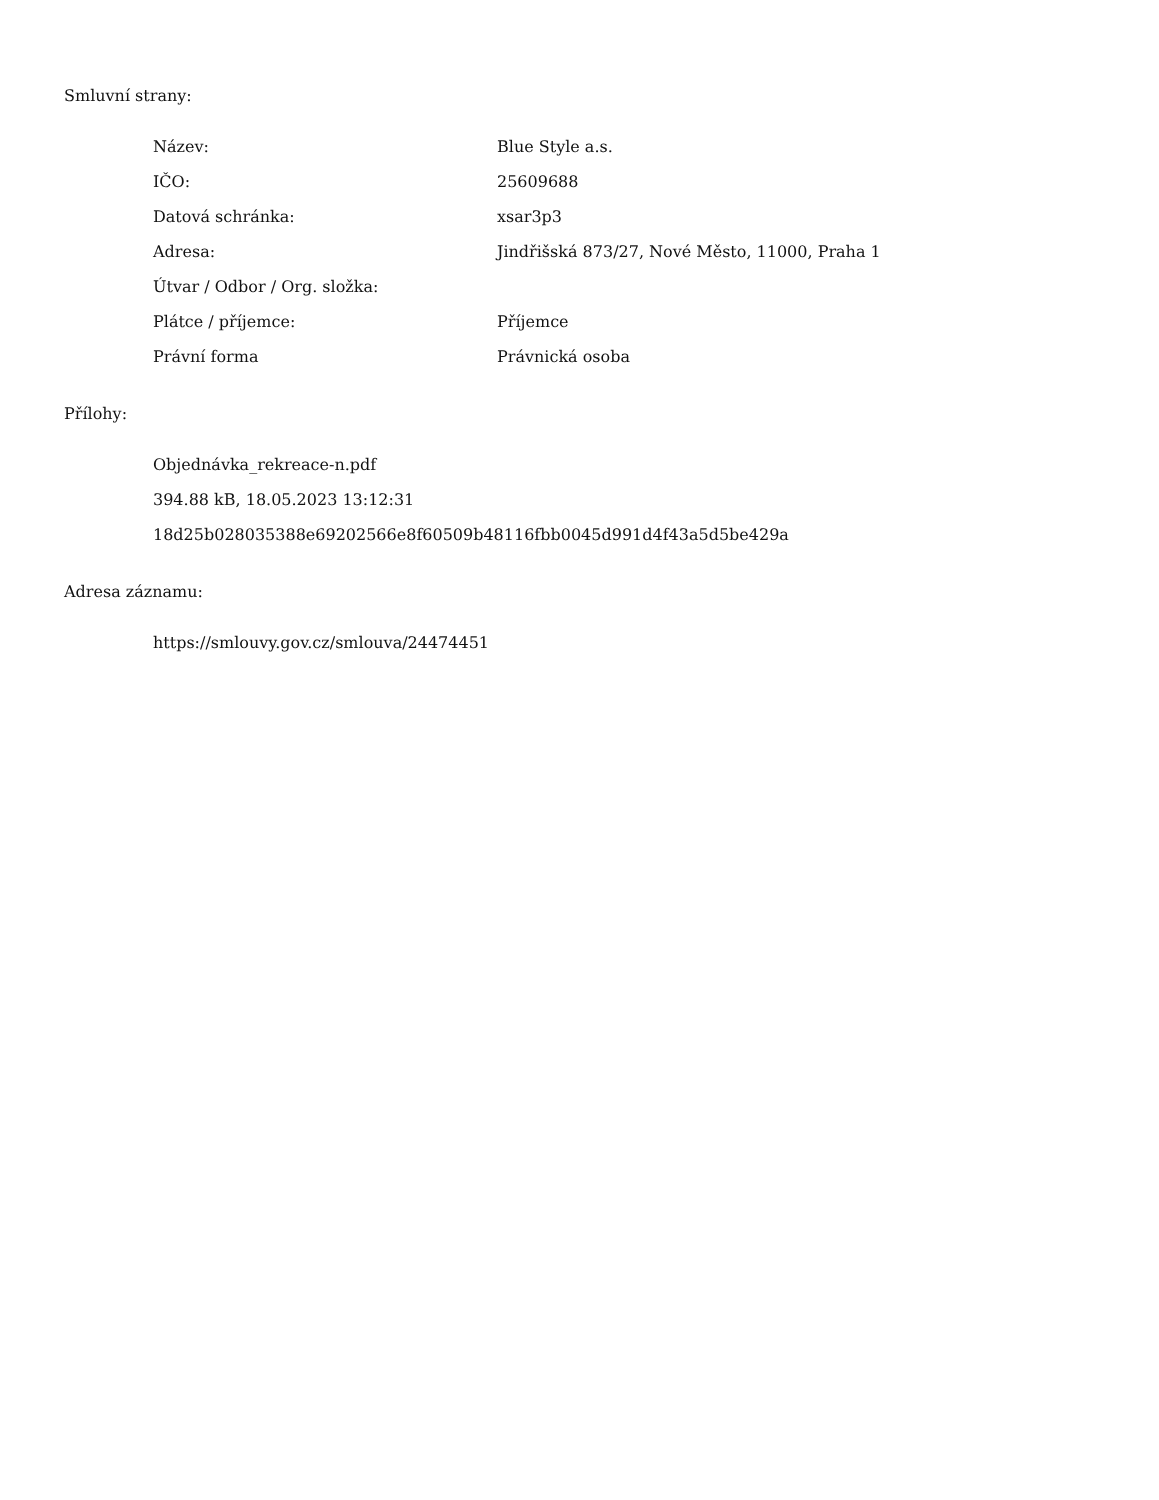Smluvní strany:
| Název: | Blue Style a.s. |
| IČO: | 25609688 |
| Datová schránka: | xsar3p3 |
| Adresa: | Jindřišská 873/27, Nové Město, 11000, Praha 1 |
| Útvar / Odbor / Org. složka: | |
| Plátce / příjemce: | Příjemce |
| Právní forma | Právnická osoba |
Přílohy:
Objednávka_rekreace-n.pdf
394.88 kB, 18.05.2023 13:12:31
18d25b028035388e69202566e8f60509b48116fbb0045d991d4f43a5d5be429a
Adresa záznamu:
https://smlouvy.gov.cz/smlouva/24474451